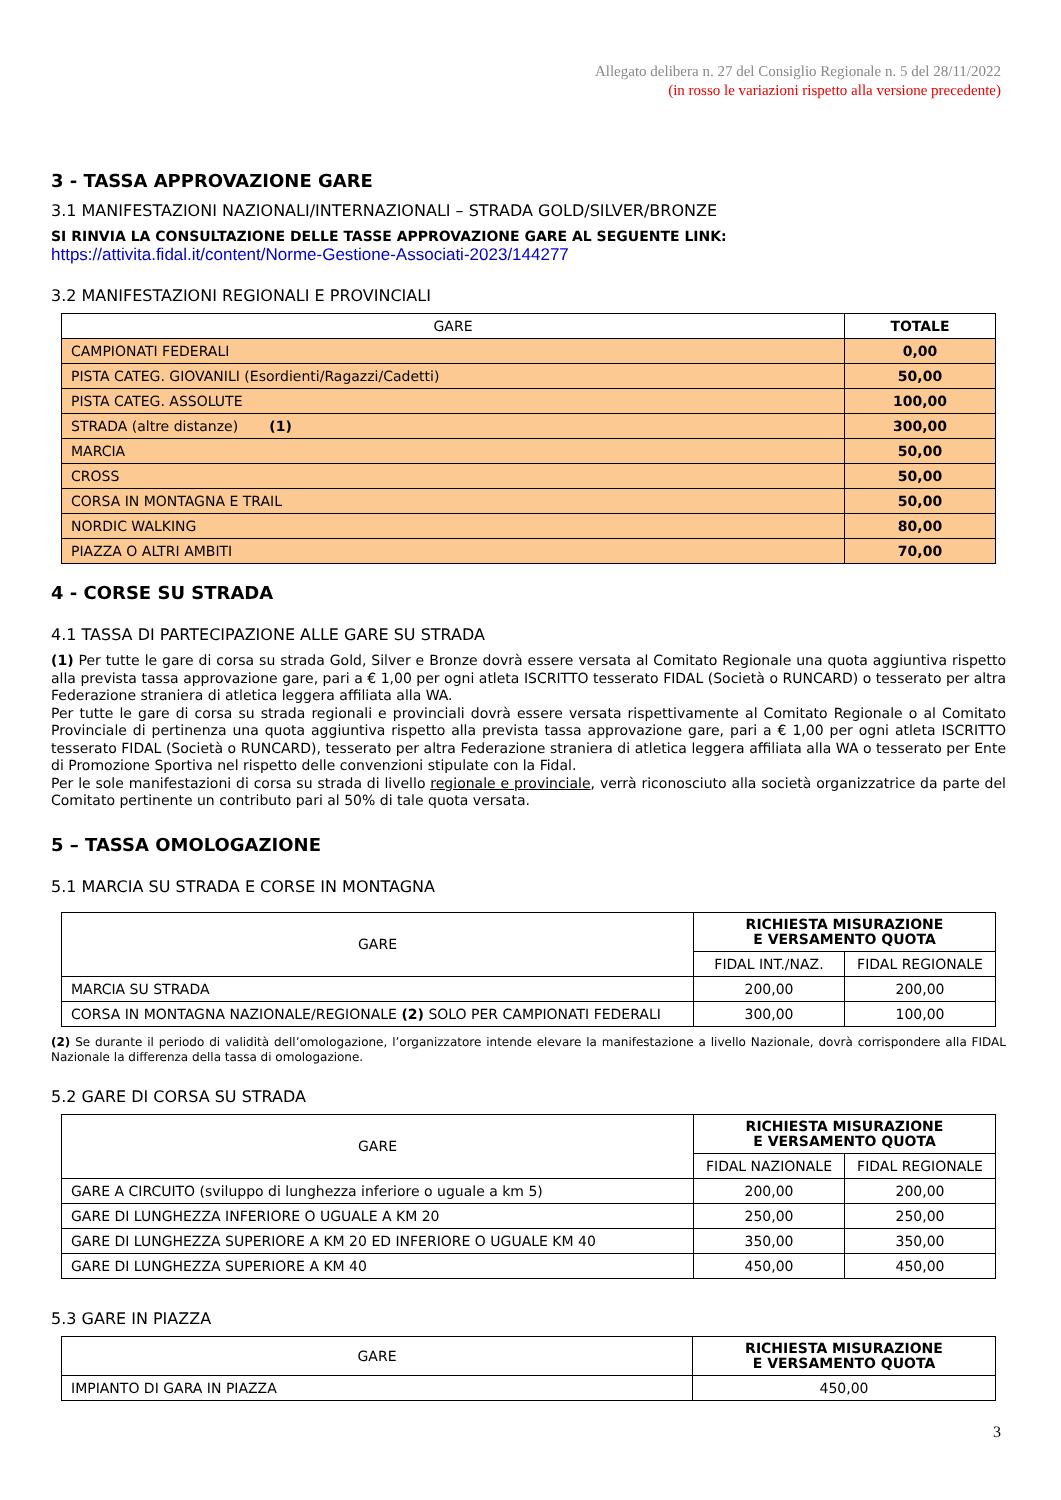Allegato delibera n. 27 del Consiglio Regionale n. 5 del 28/11/2022
(in rosso le variazioni rispetto alla versione precedente)
3 - TASSA APPROVAZIONE GARE
3.1 MANIFESTAZIONI NAZIONALI/INTERNAZIONALI – STRADA GOLD/SILVER/BRONZE
SI RINVIA LA CONSULTAZIONE DELLE TASSE APPROVAZIONE GARE AL SEGUENTE LINK:
https://attivita.fidal.it/content/Norme-Gestione-Associati-2023/144277
3.2 MANIFESTAZIONI REGIONALI E PROVINCIALI
| GARE | TOTALE |
| --- | --- |
| CAMPIONATI FEDERALI | 0,00 |
| PISTA CATEG. GIOVANILI (Esordienti/Ragazzi/Cadetti) | 50,00 |
| PISTA CATEG. ASSOLUTE | 100,00 |
| STRADA (altre distanze) (1) | 300,00 |
| MARCIA | 50,00 |
| CROSS | 50,00 |
| CORSA IN MONTAGNA E TRAIL | 50,00 |
| NORDIC WALKING | 80,00 |
| PIAZZA O ALTRI AMBITI | 70,00 |
4 - CORSE SU STRADA
4.1 TASSA DI PARTECIPAZIONE ALLE GARE SU STRADA
(1) Per tutte le gare di corsa su strada Gold, Silver e Bronze dovrà essere versata al Comitato Regionale una quota aggiuntiva rispetto alla prevista tassa approvazione gare, pari a € 1,00 per ogni atleta ISCRITTO tesserato FIDAL (Società o RUNCARD) o tesserato per altra Federazione straniera di atletica leggera affiliata alla WA.
Per tutte le gare di corsa su strada regionali e provinciali dovrà essere versata rispettivamente al Comitato Regionale o al Comitato Provinciale di pertinenza una quota aggiuntiva rispetto alla prevista tassa approvazione gare, pari a € 1,00 per ogni atleta ISCRITTO tesserato FIDAL (Società o RUNCARD), tesserato per altra Federazione straniera di atletica leggera affiliata alla WA o tesserato per Ente di Promozione Sportiva nel rispetto delle convenzioni stipulate con la Fidal.
Per le sole manifestazioni di corsa su strada di livello regionale e provinciale, verrà riconosciuto alla società organizzatrice da parte del Comitato pertinente un contributo pari al 50% di tale quota versata.
5 – TASSA OMOLOGAZIONE
5.1 MARCIA SU STRADA E CORSE IN MONTAGNA
| GARE | RICHIESTA MISURAZIONE E VERSAMENTO QUOTA | |
| --- | --- | --- |
| | FIDAL INT./NAZ. | FIDAL REGIONALE |
| MARCIA SU STRADA | 200,00 | 200,00 |
| CORSA IN MONTAGNA NAZIONALE/REGIONALE (2) SOLO PER CAMPIONATI FEDERALI | 300,00 | 100,00 |
(2) Se durante il periodo di validità dell’omologazione, l’organizzatore intende elevare la manifestazione a livello Nazionale, dovrà corrispondere alla FIDAL Nazionale la differenza della tassa di omologazione.
5.2 GARE DI CORSA SU STRADA
| GARE | RICHIESTA MISURAZIONE E VERSAMENTO QUOTA | |
| --- | --- | --- |
| | FIDAL NAZIONALE | FIDAL REGIONALE |
| GARE A CIRCUITO (sviluppo di lunghezza inferiore o uguale a km 5) | 200,00 | 200,00 |
| GARE DI LUNGHEZZA INFERIORE O UGUALE A KM 20 | 250,00 | 250,00 |
| GARE DI LUNGHEZZA SUPERIORE A KM 20 ED INFERIORE O UGUALE KM 40 | 350,00 | 350,00 |
| GARE DI LUNGHEZZA SUPERIORE A KM 40 | 450,00 | 450,00 |
5.3 GARE IN PIAZZA
| GARE | RICHIESTA MISURAZIONE E VERSAMENTO QUOTA |
| --- | --- |
| IMPIANTO DI GARA IN PIAZZA | 450,00 |
3